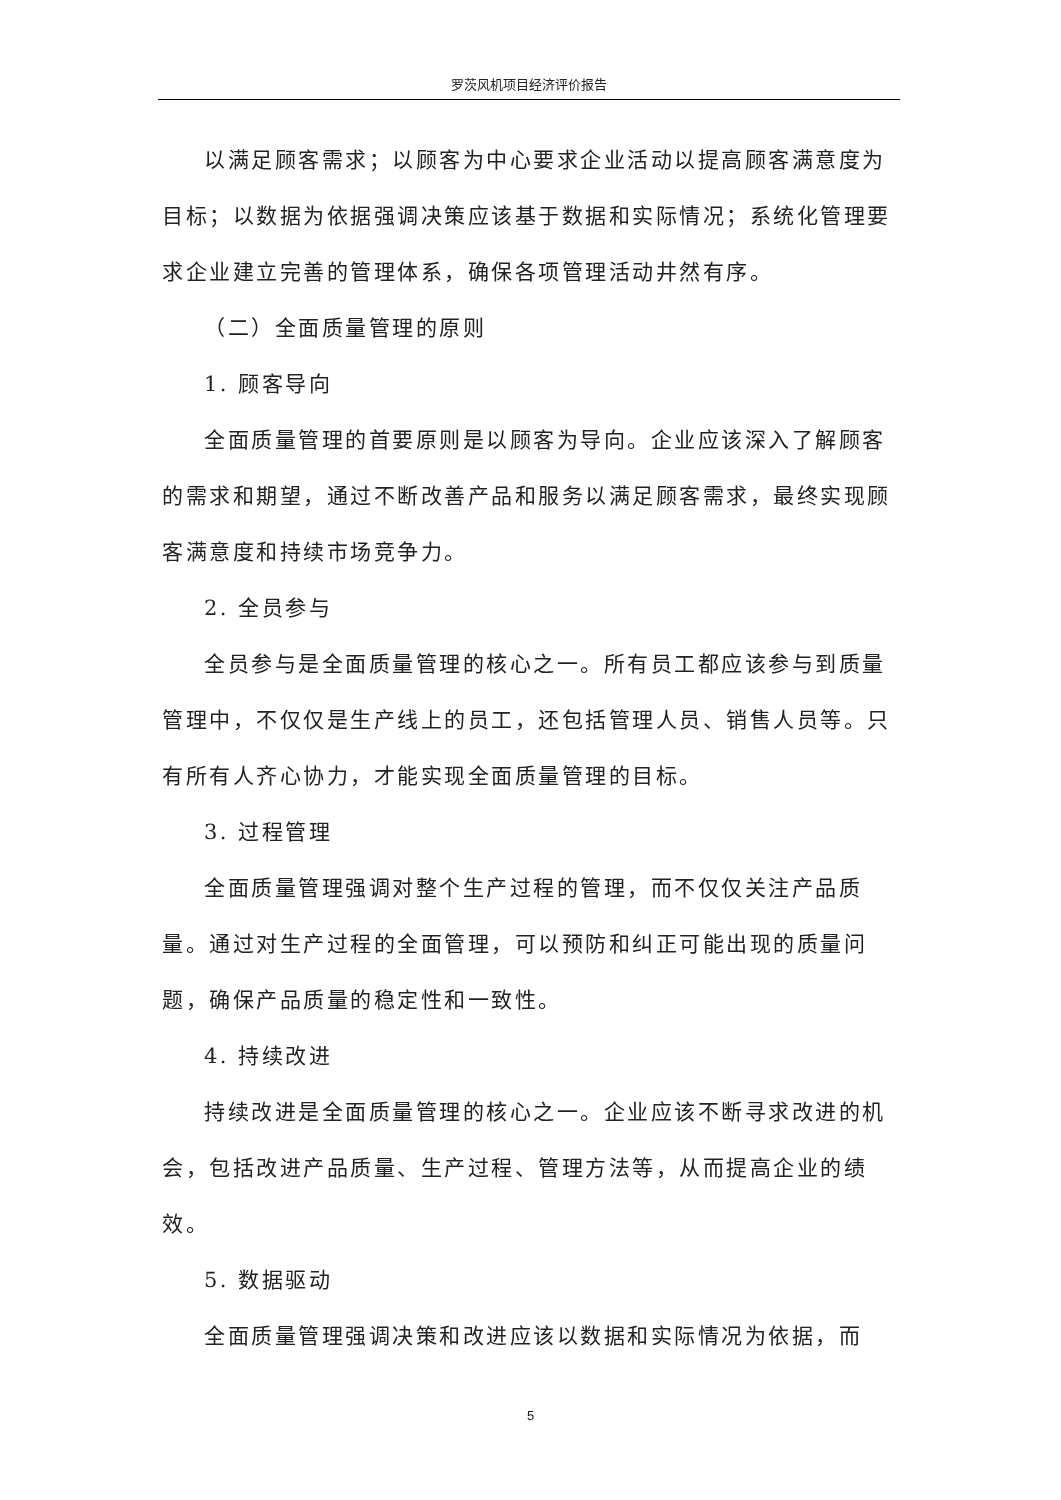罗茨风机项目经济评价报告
以满足顾客需求；以顾客为中心要求企业活动以提高顾客满意度为目标；以数据为依据强调决策应该基于数据和实际情况；系统化管理要求企业建立完善的管理体系，确保各项管理活动井然有序。
（二）全面质量管理的原则
1. 顾客导向
全面质量管理的首要原则是以顾客为导向。企业应该深入了解顾客的需求和期望，通过不断改善产品和服务以满足顾客需求，最终实现顾客满意度和持续市场竞争力。
2. 全员参与
全员参与是全面质量管理的核心之一。所有员工都应该参与到质量管理中，不仅仅是生产线上的员工，还包括管理人员、销售人员等。只有所有人齐心协力，才能实现全面质量管理的目标。
3. 过程管理
全面质量管理强调对整个生产过程的管理，而不仅仅关注产品质量。通过对生产过程的全面管理，可以预防和纠正可能出现的质量问题，确保产品质量的稳定性和一致性。
4. 持续改进
持续改进是全面质量管理的核心之一。企业应该不断寻求改进的机会，包括改进产品质量、生产过程、管理方法等，从而提高企业的绩效。
5. 数据驱动
全面质量管理强调决策和改进应该以数据和实际情况为依据，而
5